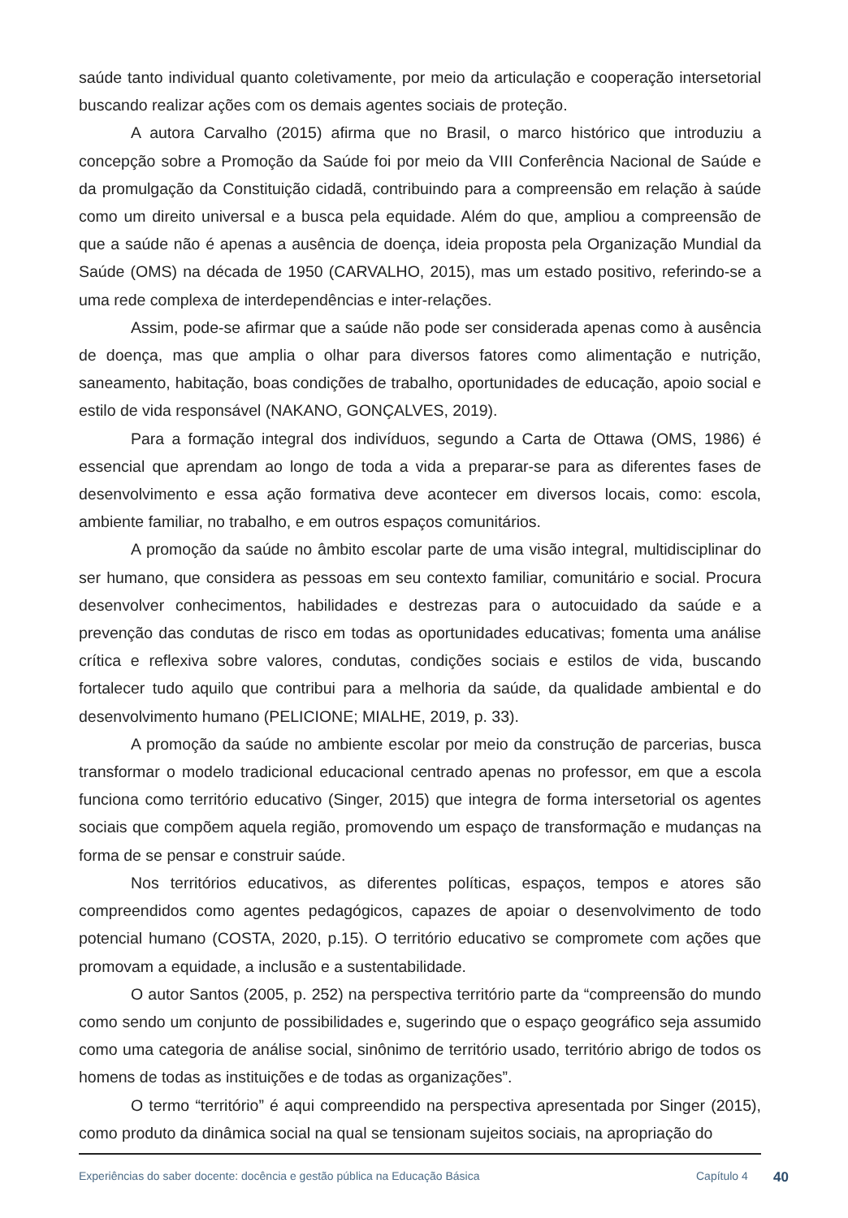saúde tanto individual quanto coletivamente, por meio da articulação e cooperação intersetorial buscando realizar ações com os demais agentes sociais de proteção.
A autora Carvalho (2015) afirma que no Brasil, o marco histórico que introduziu a concepção sobre a Promoção da Saúde foi por meio da VIII Conferência Nacional de Saúde e da promulgação da Constituição cidadã, contribuindo para a compreensão em relação à saúde como um direito universal e a busca pela equidade. Além do que, ampliou a compreensão de que a saúde não é apenas a ausência de doença, ideia proposta pela Organização Mundial da Saúde (OMS) na década de 1950 (CARVALHO, 2015), mas um estado positivo, referindo-se a uma rede complexa de interdependências e inter-relações.
Assim, pode-se afirmar que a saúde não pode ser considerada apenas como à ausência de doença, mas que amplia o olhar para diversos fatores como alimentação e nutrição, saneamento, habitação, boas condições de trabalho, oportunidades de educação, apoio social e estilo de vida responsável (NAKANO, GONÇALVES, 2019).
Para a formação integral dos indivíduos, segundo a Carta de Ottawa (OMS, 1986) é essencial que aprendam ao longo de toda a vida a preparar-se para as diferentes fases de desenvolvimento e essa ação formativa deve acontecer em diversos locais, como: escola, ambiente familiar, no trabalho, e em outros espaços comunitários.
A promoção da saúde no âmbito escolar parte de uma visão integral, multidisciplinar do ser humano, que considera as pessoas em seu contexto familiar, comunitário e social. Procura desenvolver conhecimentos, habilidades e destrezas para o autocuidado da saúde e a prevenção das condutas de risco em todas as oportunidades educativas; fomenta uma análise crítica e reflexiva sobre valores, condutas, condições sociais e estilos de vida, buscando fortalecer tudo aquilo que contribui para a melhoria da saúde, da qualidade ambiental e do desenvolvimento humano (PELICIONE; MIALHE, 2019, p. 33).
A promoção da saúde no ambiente escolar por meio da construção de parcerias, busca transformar o modelo tradicional educacional centrado apenas no professor, em que a escola funciona como território educativo (Singer, 2015) que integra de forma intersetorial os agentes sociais que compõem aquela região, promovendo um espaço de transformação e mudanças na forma de se pensar e construir saúde.
Nos territórios educativos, as diferentes políticas, espaços, tempos e atores são compreendidos como agentes pedagógicos, capazes de apoiar o desenvolvimento de todo potencial humano (COSTA, 2020, p.15). O território educativo se compromete com ações que promovam a equidade, a inclusão e a sustentabilidade.
O autor Santos (2005, p. 252) na perspectiva território parte da “compreensão do mundo como sendo um conjunto de possibilidades e, sugerindo que o espaço geográfico seja assumido como uma categoria de análise social, sinônimo de território usado, território abrigo de todos os homens de todas as instituições e de todas as organizações”.
O termo “território” é aqui compreendido na perspectiva apresentada por Singer (2015), como produto da dinâmica social na qual se tensionam sujeitos sociais, na apropriação do
Experiências do saber docente: docência e gestão pública na Educação Básica Capítulo 4 40